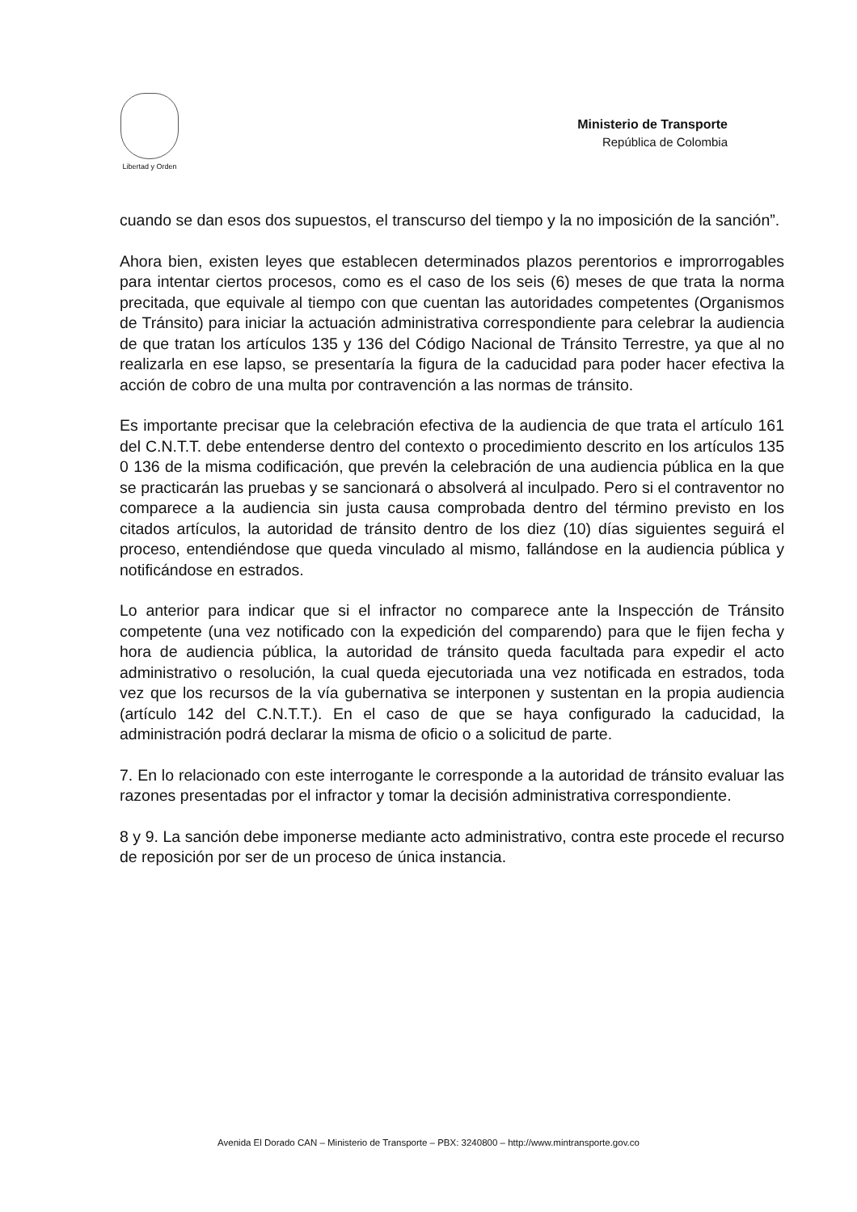Libertad y Orden
Ministerio de Transporte
República de Colombia
cuando se dan esos dos supuestos, el transcurso del tiempo y la no imposición de la sanción”.
Ahora bien, existen leyes que establecen determinados plazos perentorios e improrrogables para intentar ciertos procesos, como es el caso de los seis (6) meses de que trata la norma precitada, que equivale al tiempo con que cuentan las autoridades competentes (Organismos de Tránsito) para iniciar la actuación administrativa correspondiente para celebrar la audiencia de que tratan los artículos 135 y 136 del Código Nacional de Tránsito Terrestre, ya que al no realizarla en ese lapso, se presentaría la figura de la caducidad para poder hacer efectiva la acción de cobro de una multa por contravención a las normas de tránsito.
Es importante precisar que la celebración efectiva de la audiencia de que trata el artículo 161 del C.N.T.T. debe entenderse dentro del contexto o procedimiento descrito en los artículos 135 0 136 de la misma codificación, que prevén la celebración de una audiencia pública en la que se practicarán las pruebas y se sancionará o absolverá al inculpado. Pero si el contraventor no comparece a la audiencia sin justa causa comprobada dentro del término previsto en los citados artículos, la autoridad de tránsito dentro de los diez (10) días siguientes seguirá el proceso, entendiéndose que queda vinculado al mismo, fallándose en la audiencia pública y notificándose en estrados.
Lo anterior para indicar que si el infractor no comparece ante la Inspección de Tránsito competente (una vez notificado con la expedición del comparendo) para que le fijen fecha y hora de audiencia pública, la autoridad de tránsito queda facultada para expedir el acto administrativo o resolución, la cual queda ejecutoriada una vez notificada en estrados, toda vez que los recursos de la vía gubernativa se interponen y sustentan en la propia audiencia (artículo 142 del C.N.T.T.). En el caso de que se haya configurado la caducidad, la administración podrá declarar la misma de oficio o a solicitud de parte.
7. En lo relacionado con este interrogante le corresponde a la autoridad de tránsito evaluar las razones presentadas por el infractor y tomar la decisión administrativa correspondiente.
8 y 9. La sanción debe imponerse mediante acto administrativo, contra este procede el recurso de reposición por ser de un proceso de única instancia.
Avenida El Dorado CAN – Ministerio de Transporte – PBX: 3240800 – http://www.mintransporte.gov.co